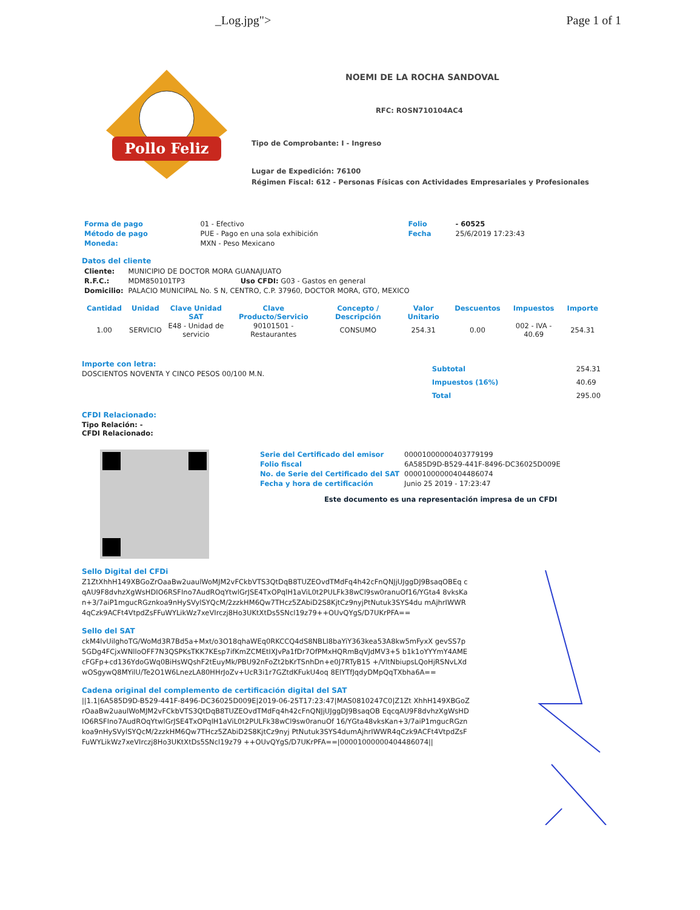_Log.jpg"> Page 1 of 1
Pollo Feliz
NOEMI DE LA ROCHA SANDOVAL
RFC: ROSN710104AC4
Tipo de Comprobante: I - Ingreso
Lugar de Expedición: 76100
Régimen Fiscal: 612 - Personas Físicas con Actividades Empresariales y Profesionales
| Forma de pago | 01 - Efectivo | Folio | - 60525 |
| Método de pago | PUE - Pago en una sola exhibición | Fecha | 25/6/2019 17:23:43 |
| Moneda: | MXN - Peso Mexicano | | |
Datos del cliente
| Cliente: | MUNICIPIO DE DOCTOR MORA GUANAJUATO |
| R.F.C.: | MDM850101TP3 Uso CFDI: G03 - Gastos en general |
| Domicilio: | PALACIO MUNICIPAL No. S N, CENTRO, C.P. 37960, DOCTOR MORA, GTO, MEXICO |
| Cantidad | Unidad | Clave Unidad SAT | Clave Producto/Servicio | Concepto / Descripción | Valor Unitario | Descuentos | Impuestos | Importe |
| --- | --- | --- | --- | --- | --- | --- | --- | --- |
| 1.00 | SERVICIO | E48 - Unidad de servicio | 90101501 - Restaurantes | CONSUMO | 254.31 | 0.00 | 002 - IVA - 40.69 | 254.31 |
Importe con letra:
DOSCIENTOS NOVENTA Y CINCO PESOS 00/100 M.N.
| Subtotal | 254.31 |
| Impuestos (16%) | 40.69 |
| Total | 295.00 |
CFDI Relacionado:
Tipo Relación: -
CFDI Relacionado:
| Serie del Certificado del emisor | 00001000000403779199 |
| Folio fiscal | 6A585D9D-B529-441F-8496-DC36025D009E |
| No. de Serie del Certificado del SAT | 00001000000404486074 |
| Fecha y hora de certificación | Junio 25 2019 - 17:23:47 |
Este documento es una representación impresa de un CFDI
Sello Digital del CFDi
Z1ZtXhhH149XBGoZrOaaBw2uaulWoMJM2vFCkbVTS3QtDqB8TUZEOvdTMdFq4h42cFnQNJjUJggDJ9BsaqOBEq cqAU9F8dvhzXgWsHDIO6RSFIno7AudROqYtwlGrJSE4TxOPqlH1aViL0t2PULFk38wCl9sw0ranuOf16/YGta4 8vksKan+3/7aiP1mgucRGznkoa9nHySVylSYQcM/2zzkHM6Qw7THcz5ZAbiD2S8KjtCz9nyjPtNutuk3SYS4du mAjhrIWWR4qCzk9ACFt4VtpdZsFFuWYLikWz7xeVIrczj8Ho3UKtXtDs5SNcl19z79++OUvQYgS/D7UKrPFA==
Sello del SAT
ckM4lvUilghoTG/WoMd3R7Bd5a+Mxt/o3O18qhaWEq0RKCCQ4dS8NBLI8baYiY363kea53A8kw5mFyxX gevSS7p5GDg4FCjxWNlloOFF7N3QSPKsTKK7KEsp7ifKmZCMEtIXJvPa1fDr7OfPMxHQRmBqVJdMV3+5 b1k1oYYYmY4AMEcFGFp+cd136YdoGWq0BiHsWQshF2tEuyMk/PBU92nFoZt2bKrTSnhDn+e0J7RTyB15 +/VltNbiupsLQoHjRSNvLXdwOSgywQ8MYilU/Te2O1W6LnezLA80HHrJoZv+UcR3i1r7GZtdKFukU4oq 8ElYTfJqdyDMpQqTXbha6A==
Cadena original del complemento de certificación digital del SAT
||1.1|6A585D9D-B529-441F-8496-DC36025D009E|2019-06-25T17:23:47|MAS0810247C0|Z1Zt XhhH149XBGoZrOaaBw2uaulWoMJM2vFCkbVTS3QtDqB8TUZEOvdTMdFq4h42cFnQNJjUJggDJ9BsaqOB EqcqAU9F8dvhzXgWsHDIO6RSFIno7AudROqYtwlGrJSE4TxOPqlH1aViL0t2PULFk38wCl9sw0ranuOf 16/YGta48vksKan+3/7aiP1mgucRGznkoa9nHySVylSYQcM/2zzkHM6Qw7THcz5ZAbiD2S8KjtCz9nyj PtNutuk3SYS4dumAjhrIWWR4qCzk9ACFt4VtpdZsFFuWYLikWz7xeVIrczj8Ho3UKtXtDs5SNcl19z79 ++OUvQYgS/D7UKrPFA==|00001000000404486074||